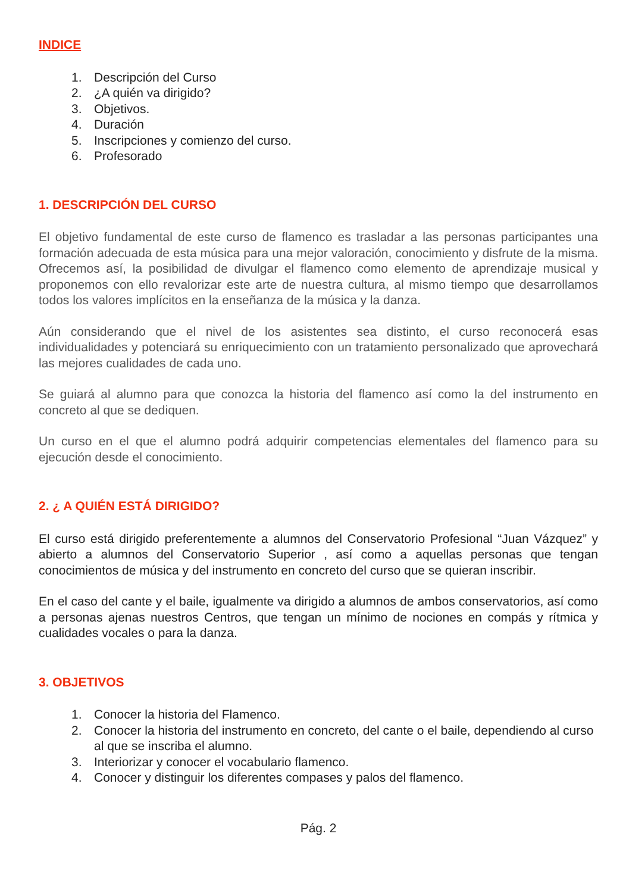INDICE
1. Descripción del Curso
2. ¿A quién va dirigido?
3. Objetivos.
4. Duración
5. Inscripciones y comienzo del curso.
6. Profesorado
1. DESCRIPCIÓN DEL CURSO
El objetivo fundamental de este curso de flamenco es trasladar a las personas participantes una formación adecuada de esta música para una mejor valoración, conocimiento y disfrute de la misma. Ofrecemos así, la posibilidad de divulgar el flamenco como elemento de aprendizaje musical y proponemos con ello revalorizar este arte de nuestra cultura, al mismo tiempo que desarrollamos todos los valores implícitos en la enseñanza de la música y la danza.
Aún considerando que el nivel de los asistentes sea distinto, el curso reconocerá esas individualidades y potenciará su enriquecimiento con un tratamiento personalizado que aprovechará las mejores cualidades de cada uno.
Se guiará al alumno para que conozca la historia del flamenco así como la del instrumento en concreto al que se dediquen.
Un curso en el que el alumno podrá adquirir competencias elementales del flamenco para su ejecución desde el conocimiento.
2. ¿ A QUIÉN ESTÁ DIRIGIDO?
El curso está dirigido preferentemente a alumnos del Conservatorio Profesional “Juan Vázquez” y abierto a alumnos del Conservatorio Superior , así como a aquellas personas que tengan conocimientos de música y del instrumento en concreto del curso que se quieran inscribir.
En el caso del cante y el baile, igualmente va dirigido a alumnos de ambos conservatorios, así como a personas ajenas nuestros Centros, que tengan un mínimo de nociones en compás y rítmica y cualidades vocales o para la danza.
3. OBJETIVOS
1. Conocer la historia del Flamenco.
2. Conocer la historia del instrumento en concreto, del cante o el baile, dependiendo al curso al que se inscriba el alumno.
3. Interiorizar y conocer el vocabulario flamenco.
4. Conocer y distinguir los diferentes compases y palos del flamenco.
Pág. 2